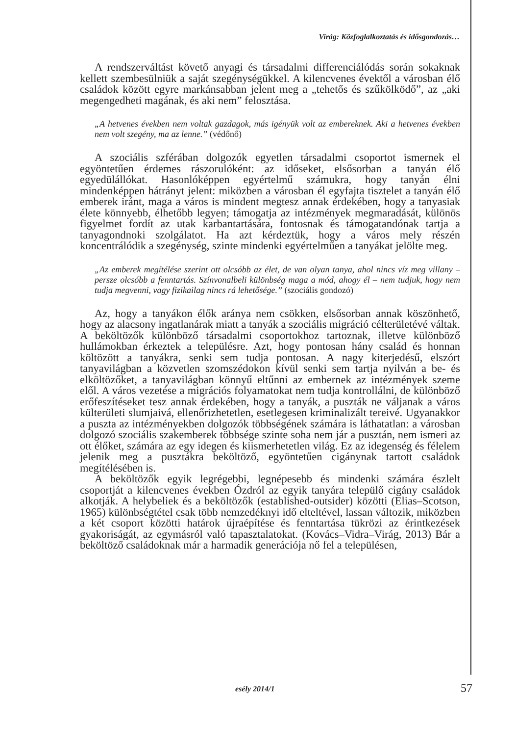Virág: Közfoglalkoztatás és idősgondozás…
A rendszerváltást követő anyagi és társadalmi differenciálódás során sokaknak kellett szembesülniük a saját szegénységükkel. A kilencvenes évektől a városban élő családok között egyre markánsabban jelent meg a „tehetős és szűkölködő”, az „aki megengedheti magának, és aki nem” felosztása.
„A hetvenes években nem voltak gazdagok, más igényük volt az embereknek. Aki a hetvenes években nem volt szegény, ma az lenne.” (védőnő)
A szociális szférában dolgozók egyetlen társadalmi csoportot ismernek el egyöntetűen érdemes rászorulóként: az időseket, elsősorban a tanyán élő egyedülállókat. Hasonlóképpen egyértelmű számukra, hogy tanyán élni mindenképpen hátrányt jelent: miközben a városban él egyfajta tisztelet a tanyán élő emberek iránt, maga a város is mindent megtesz annak érdekében, hogy a tanyasiak élete könnyebb, élhetőbb legyen; támogatja az intézmények megmaradását, különös figyelmet fordít az utak karbantartására, fontosnak és támogatandónak tartja a tanyagondnoki szolgálatot. Ha azt kérdeztük, hogy a város mely részén koncentrálódik a szegénység, szinte mindenki egyértelműen a tanyákat jelölte meg.
„Az emberek megítélése szerint ott olcsóbb az élet, de van olyan tanya, ahol nincs víz meg villany – persze olcsóbb a fenntartás. Színvonalbeli különbség maga a mód, ahogy él – nem tudjuk, hogy nem tudja megvenni, vagy fizikailag nincs rá lehetősége.” (szociális gondozó)
Az, hogy a tanyákon élők aránya nem csökken, elsősorban annak köszönhető, hogy az alacsony ingatlanárak miatt a tanyák a szociális migráció célterületévé váltak. A beköltözők különböző társadalmi csoportokhoz tartoznak, illetve különböző hullámokban érkeztek a településre. Azt, hogy pontosan hány család és honnan költözött a tanyákra, senki sem tudja pontosan. A nagy kiterjedésű, elszórt tanyavilágban a közvetlen szomszédokon kívül senki sem tartja nyilván a be- és elköltözőket, a tanyavilágban könnyű eltűnni az embernek az intézmények szeme elől. A város vezetése a migrációs folyamatokat nem tudja kontrollálni, de különböző erőfeszítéseket tesz annak érdekében, hogy a tanyák, a puszták ne váljanak a város külterületi slumjaivá, ellenőrizhetetlen, esetlegesen kriminalizált tereivé. Ugyanakkor a puszta az intézményekben dolgozók többségének számára is láthatatlan: a városban dolgozó szociális szakemberek többsége szinte soha nem jár a pusztán, nem ismeri az ott élőket, számára az egy idegen és kiismerhetetlen világ. Ez az idegenség és félelem jelenik meg a pusztákra beköltöző, egyöntetűen cigánynak tartott családok megítélésében is.
A beköltözők egyik legrégebbi, legnépesebb és mindenki számára észlelt csoportját a kilencvenes években Ózdról az egyik tanyára települő cigány családok alkotják. A helybeliek és a beköltözők (established-outsider) közötti (Elias–Scotson, 1965) különbségtétel csak több nemzedéknyi idő elteltével, lassan változik, miközben a két csoport közötti határok újraépítése és fenntartása tükrözi az érintkezések gyakoriságát, az egymásról való tapasztalatokat. (Kovács–Vidra–Virág, 2013) Bár a beköltöző családoknak már a harmadik generációja nő fel a településen,
esély 2014/1 57